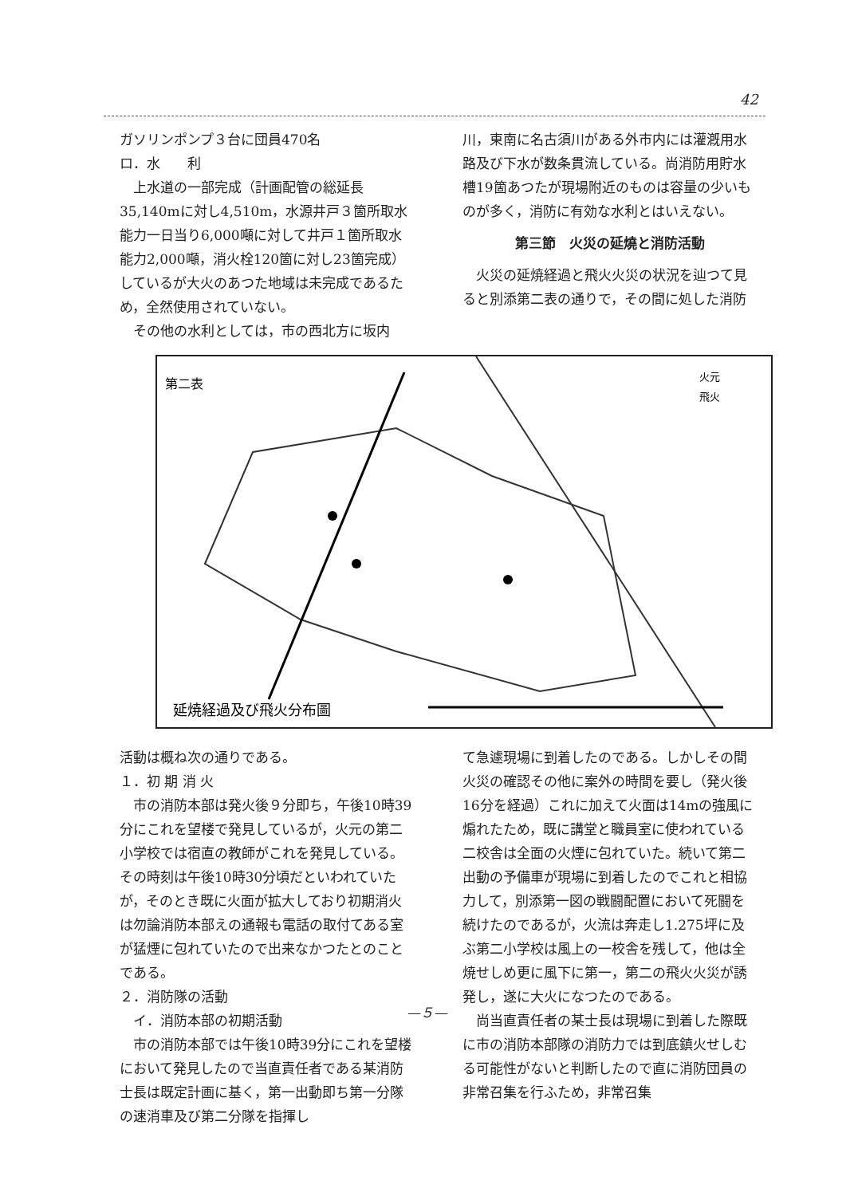42
ガソリンポンプ３台に団員470名
ロ．水　　利
　上水道の一部完成（計画配管の総延長35,140mに対し4,510m，水源井戸３箇所取水能力一日当り6,000噸に対して井戸１箇所取水能力2,000噸，消火栓120箇に対し23箇完成）しているが大火のあつた地域は未完成であるため，全然使用されていない。
　その他の水利としては，市の西北方に坂内
川，東南に名古須川がある外市内には灌漑用水路及び下水が数条貫流している。尚消防用貯水槽19箇あつたが現場附近のものは容量の少いものが多く，消防に有効な水利とはいえない。
第三節　火災の延燒と消防活動
　火災の延焼経過と飛火火災の状況を辿つて見ると別添第二表の通りで，その間に処した消防
第二表
火元
飛火
延焼経過及び飛火分布圖
活動は概ね次の通りである。
１．初 期 消 火
　市の消防本部は発火後９分即ち，午後10時39分にこれを望楼で発見しているが，火元の第二小学校では宿直の教師がこれを発見している。その時刻は午後10時30分頃だといわれていたが，そのとき既に火面が拡大しており初期消火は勿論消防本部えの通報も電話の取付てある室が猛煙に包れていたので出来なかつたとのことである。
２．消防隊の活動
　イ．消防本部の初期活動
　市の消防本部では午後10時39分にこれを望楼において発見したので当直責任者である某消防士長は既定計画に基く，第一出動即ち第一分隊の速消車及び第二分隊を指揮し
て急遽現場に到着したのである。しかしその間火災の確認その他に案外の時間を要し（発火後16分を経過）これに加えて火面は14mの強風に煽れたため，既に講堂と職員室に使われている二校舎は全面の火煙に包れていた。続いて第二出動の予備車が現場に到着したのでこれと相協力して，別添第一図の戦闘配置において死闘を続けたのであるが，火流は奔走し1.275坪に及ぶ第二小学校は風上の一校舎を残して，他は全焼せしめ更に風下に第一，第二の飛火火災が誘発し，遂に大火になつたのである。
　尚当直責任者の某士長は現場に到着した際既に市の消防本部隊の消防力では到底鎮火せしむる可能性がないと判断したので直に消防団員の非常召集を行ふため，非常召集
—５—